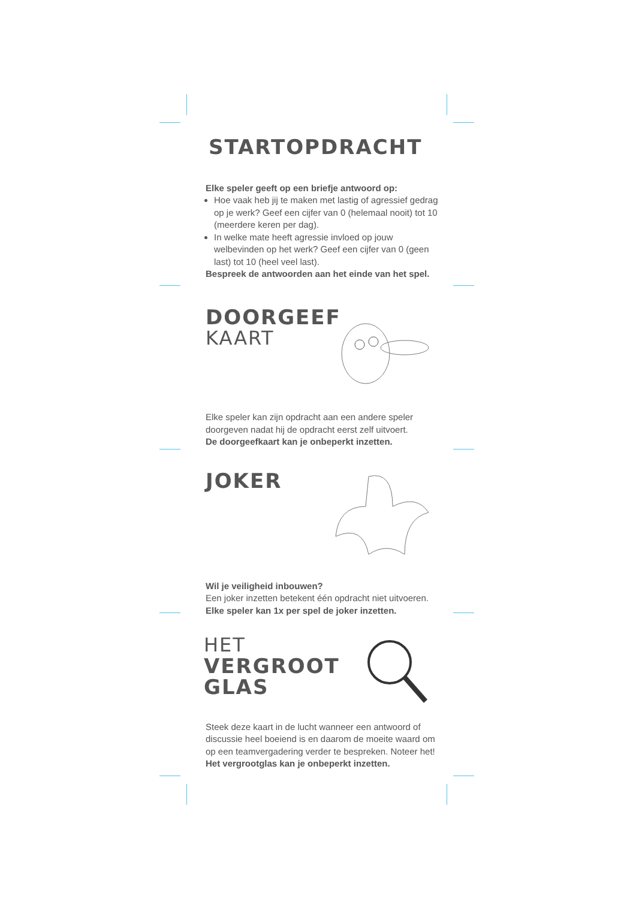STARTOPDRACHT
Elke speler geeft op een briefje antwoord op:
Hoe vaak heb jij te maken met lastig of agressief gedrag op je werk? Geef een cijfer van 0 (helemaal nooit) tot 10 (meerdere keren per dag).
In welke mate heeft agressie invloed op jouw welbevinden op het werk? Geef een cijfer van 0 (geen last) tot 10 (heel veel last).
Bespreek de antwoorden aan het einde van het spel.
DOORGEEF
KAART
Elke speler kan zijn opdracht aan een andere speler doorgeven nadat hij de opdracht eerst zelf uitvoert.
De doorgeefkaart kan je onbeperkt inzetten.
JOKER
Wil je veiligheid inbouwen?
Een joker inzetten betekent één opdracht niet uitvoeren.
Elke speler kan 1x per spel de joker inzetten.
HET
VERGROOT
GLAS
Steek deze kaart in de lucht wanneer een antwoord of discussie heel boeiend is en daarom de moeite waard om op een teamvergadering verder te bespreken. Noteer het!
Het vergrootglas kan je onbeperkt inzetten.